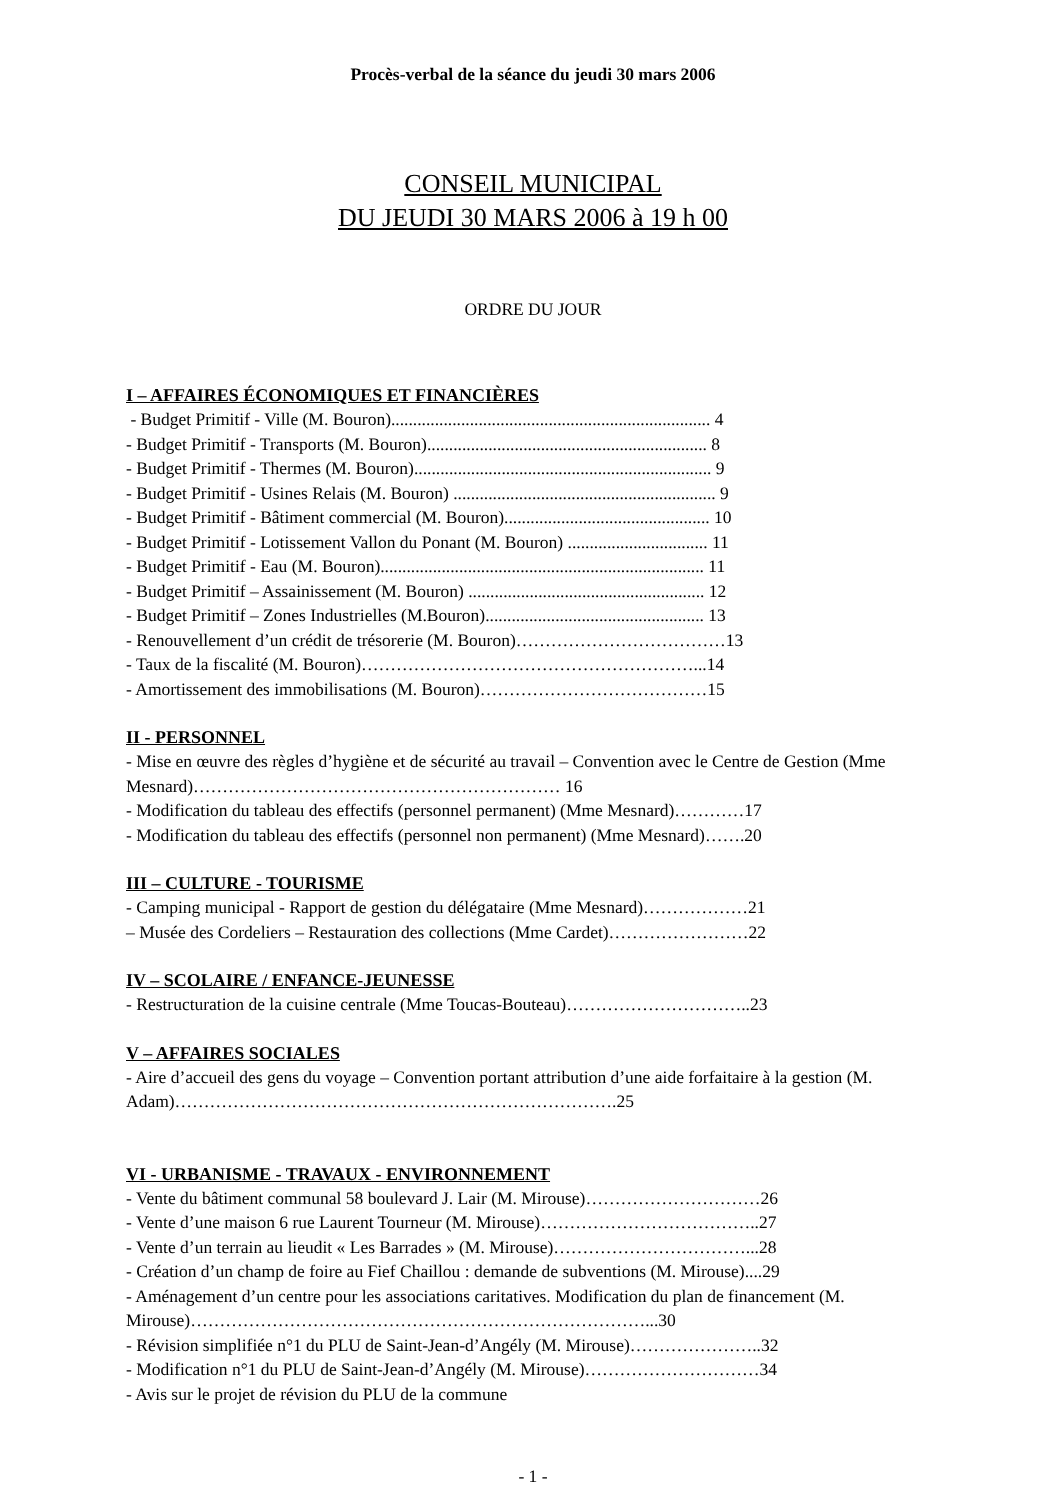Procès-verbal de la séance du jeudi 30 mars 2006
CONSEIL MUNICIPAL
DU JEUDI 30 MARS 2006 à 19 h 00
ORDRE DU JOUR
I – AFFAIRES ÉCONOMIQUES ET FINANCIÈRES
- Budget Primitif - Ville (M. Bouron)......................................................................... 4
- Budget Primitif - Transports (M. Bouron)................................................................ 8
- Budget Primitif - Thermes (M. Bouron).................................................................... 9
- Budget Primitif - Usines Relais (M. Bouron) ............................................................ 9
- Budget Primitif - Bâtiment commercial (M. Bouron)............................................... 10
- Budget Primitif - Lotissement Vallon du Ponant (M. Bouron) ................................ 11
- Budget Primitif - Eau (M. Bouron).......................................................................... 11
- Budget Primitif – Assainissement (M. Bouron) ...................................................... 12
- Budget Primitif – Zones Industrielles (M.Bouron).................................................. 13
- Renouvellement d’un crédit de trésorerie (M. Bouron)………………………………13
- Taux de la fiscalité (M. Bouron)…………………………………………………...14
- Amortissement des immobilisations (M. Bouron)…………………………………15
II - PERSONNEL
- Mise en œuvre des règles d’hygiène et de sécurité au travail – Convention avec le Centre de Gestion (Mme Mesnard)……………………………………………………… 16
- Modification du tableau des effectifs (personnel permanent) (Mme Mesnard)…………17
- Modification du tableau des effectifs (personnel non permanent) (Mme Mesnard)…….20
III – CULTURE - TOURISME
- Camping municipal - Rapport de gestion du délégataire (Mme Mesnard)………………21
– Musée des Cordeliers – Restauration des collections (Mme Cardet)……………………22
IV – SCOLAIRE / ENFANCE-JEUNESSE
- Restructuration de la cuisine centrale (Mme Toucas-Bouteau)…………………………..23
V – AFFAIRES SOCIALES
- Aire d’accueil des gens du voyage – Convention portant attribution d’une aide forfaitaire à la gestion (M. Adam)………………………………………………………………….25
VI - URBANISME - TRAVAUX - ENVIRONNEMENT
- Vente du bâtiment communal 58 boulevard J. Lair (M. Mirouse)…………………………26
- Vente d’une maison 6 rue Laurent Tourneur (M. Mirouse)………………………………..27
- Vente d’un terrain au lieudit « Les Barrades » (M. Mirouse)……………………………...28
- Création d’un champ de foire au Fief Chaillou : demande de subventions (M. Mirouse)....29
- Aménagement d’un centre pour les associations caritatives. Modification du plan de financement (M. Mirouse)……………………………………………………………………...30
- Révision simplifiée n°1 du PLU de Saint-Jean-d’Angély (M. Mirouse)…………………..32
- Modification n°1 du PLU de Saint-Jean-d’Angély (M. Mirouse)…………………………34
- Avis sur le projet de révision du PLU de la commune
- 1 -